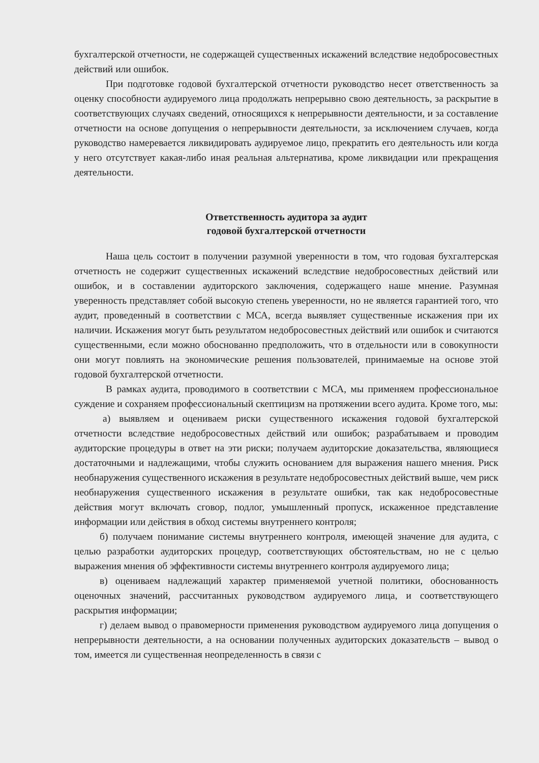бухгалтерской отчетности, не содержащей существенных искажений вследствие недобросовестных действий или ошибок.
При подготовке годовой бухгалтерской отчетности руководство несет ответственность за оценку способности аудируемого лица продолжать непрерывно свою деятельность, за раскрытие в соответствующих случаях сведений, относящихся к непрерывности деятельности, и за составление отчетности на основе допущения о непрерывности деятельности, за исключением случаев, когда руководство намеревается ликвидировать аудируемое лицо, прекратить его деятельность или когда у него отсутствует какая-либо иная реальная альтернатива, кроме ликвидации или прекращения деятельности.
Ответственность аудитора за аудит
годовой бухгалтерской отчетности
Наша цель состоит в получении разумной уверенности в том, что годовая бухгалтерская отчетность не содержит существенных искажений вследствие недобросовестных действий или ошибок, и в составлении аудиторского заключения, содержащего наше мнение. Разумная уверенность представляет собой высокую степень уверенности, но не является гарантией того, что аудит, проведенный в соответствии с МСА, всегда выявляет существенные искажения при их наличии. Искажения могут быть результатом недобросовестных действий или ошибок и считаются существенными, если можно обоснованно предположить, что в отдельности или в совокупности они могут повлиять на экономические решения пользователей, принимаемые на основе этой годовой бухгалтерской отчетности.
В рамках аудита, проводимого в соответствии с МСА, мы применяем профессиональное суждение и сохраняем профессиональный скептицизм на протяжении всего аудита. Кроме того, мы:
а) выявляем и оцениваем риски существенного искажения годовой бухгалтерской отчетности вследствие недобросовестных действий или ошибок; разрабатываем и проводим аудиторские процедуры в ответ на эти риски; получаем аудиторские доказательства, являющиеся достаточными и надлежащими, чтобы служить основанием для выражения нашего мнения. Риск необнаружения существенного искажения в результате недобросовестных действий выше, чем риск необнаружения существенного искажения в результате ошибки, так как недобросовестные действия могут включать сговор, подлог, умышленный пропуск, искаженное представление информации или действия в обход системы внутреннего контроля;
б) получаем понимание системы внутреннего контроля, имеющей значение для аудита, с целью разработки аудиторских процедур, соответствующих обстоятельствам, но не с целью выражения мнения об эффективности системы внутреннего контроля аудируемого лица;
в) оцениваем надлежащий характер применяемой учетной политики, обоснованность оценочных значений, рассчитанных руководством аудируемого лица, и соответствующего раскрытия информации;
г) делаем вывод о правомерности применения руководством аудируемого лица допущения о непрерывности деятельности, а на основании полученных аудиторских доказательств – вывод о том, имеется ли существенная неопределенность в связи с